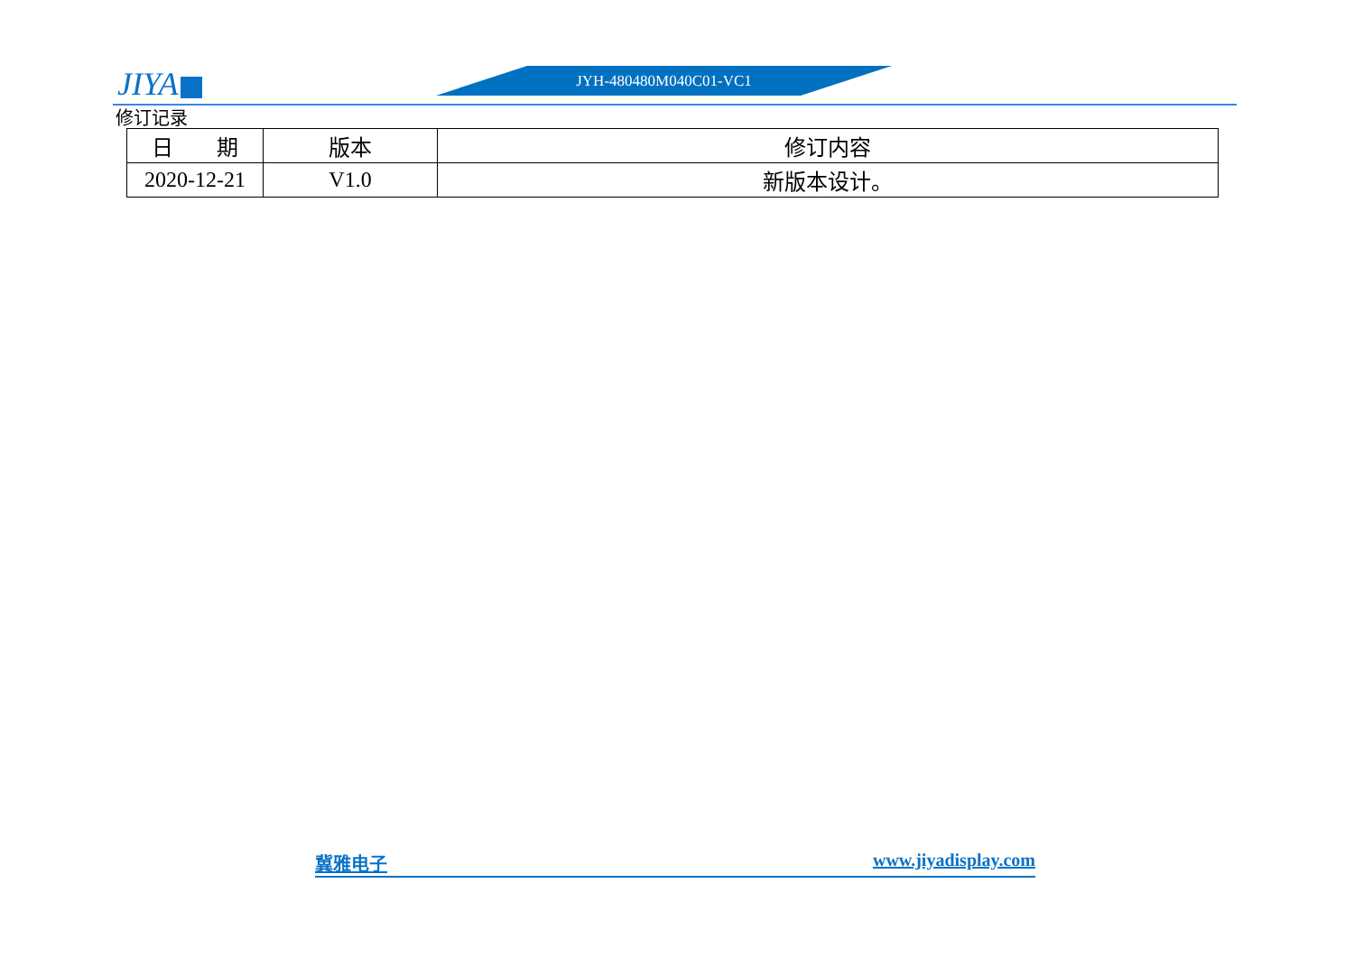JIYA JYH-480480M040C01-VC1
修订记录
| 日 期 | 版本 | 修订内容 |
| --- | --- | --- |
| 2020-12-21 | V1.0 | 新版本设计。 |
冀雅电子 www.jiyadisplay.com